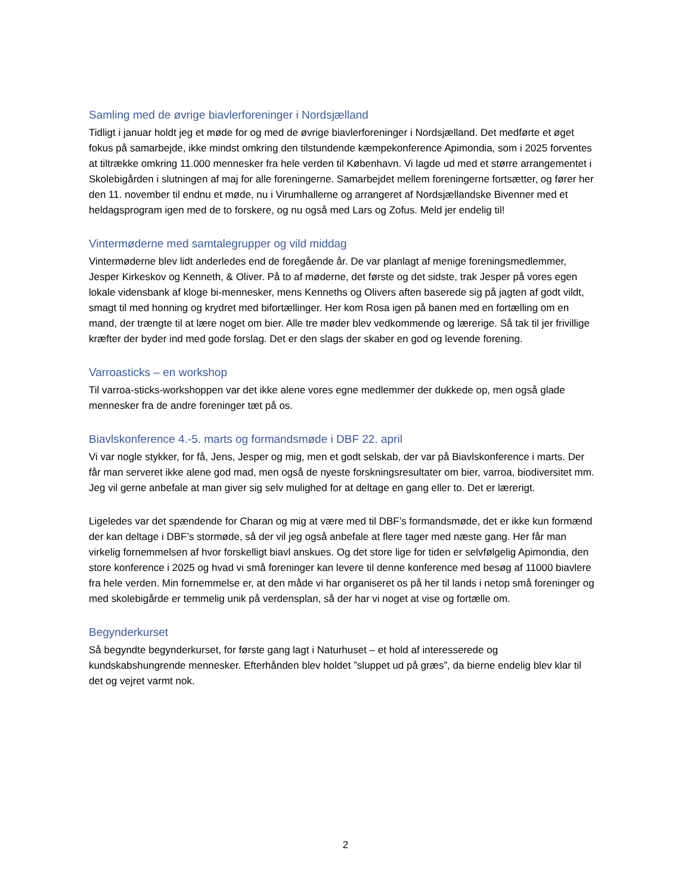Samling med de øvrige biavlerforeninger i Nordsjælland
Tidligt i januar holdt jeg et møde for og med de øvrige biavlerforeninger i Nordsjælland. Det medførte et øget fokus på samarbejde, ikke mindst omkring den tilstundende kæmpekonference Apimondia, som i 2025 forventes at tiltrække omkring 11.000 mennesker fra hele verden til København. Vi lagde ud med et større arrangementet i Skolebigården i slutningen af maj for alle foreningerne. Samarbejdet mellem foreningerne fortsætter, og fører her den 11. november til endnu et møde, nu i Virumhallerne og arrangeret af Nordsjællandske Bivenner med et heldagsprogram igen med de to forskere, og nu også med Lars og Zofus. Meld jer endelig til!
Vintermøderne med samtalegrupper og vild middag
Vintermøderne blev lidt anderledes end de foregående år. De var planlagt af menige foreningsmedlemmer, Jesper Kirkeskov og Kenneth, & Oliver. På to af møderne, det første og det sidste, trak Jesper på vores egen lokale vidensbank af kloge bi-mennesker, mens Kenneths og Olivers aften baserede sig på jagten af godt vildt, smagt til med honning og krydret med bifortællinger. Her kom Rosa igen på banen med en fortælling om en mand, der trængte til at lære noget om bier. Alle tre møder blev vedkommende og lærerige. Så tak til jer frivillige kræfter der byder ind med gode forslag. Det er den slags der skaber en god og levende forening.
Varroasticks – en workshop
Til varroa-sticks-workshoppen var det ikke alene vores egne medlemmer der dukkede op, men også glade mennesker fra de andre foreninger tæt på os.
Biavlskonference 4.-5. marts og formandsmøde i DBF 22. april
Vi var nogle stykker, for få, Jens, Jesper og mig, men et godt selskab, der var på Biavlskonference i marts. Der får man serveret ikke alene god mad, men også de nyeste forskningsresultater om bier, varroa, biodiversitet mm. Jeg vil gerne anbefale at man giver sig selv mulighed for at deltage en gang eller to. Det er lærerigt.
Ligeledes var det spændende for Charan og mig at være med til DBF’s formandsmøde, det er ikke kun formænd der kan deltage i DBF’s stormøde, så der vil jeg også anbefale at flere tager med næste gang. Her får man virkelig fornemmelsen af hvor forskelligt biavl anskues. Og det store lige for tiden er selvfølgelig Apimondia, den store konference i 2025 og hvad vi små foreninger kan levere til denne konference med besøg af 11000 biavlere fra hele verden. Min fornemmelse er, at den måde vi har organiseret os på her til lands i netop små foreninger og med skolebigårde er temmelig unik på verdensplan, så der har vi noget at vise og fortælle om.
Begynderkurset
Så begyndte begynderkurset, for første gang lagt i Naturhuset – et hold af interesserede og kundskabshungrende mennesker. Efterhånden blev holdet ”sluppet ud på græs”, da bierne endelig blev klar til det og vejret varmt nok.
2